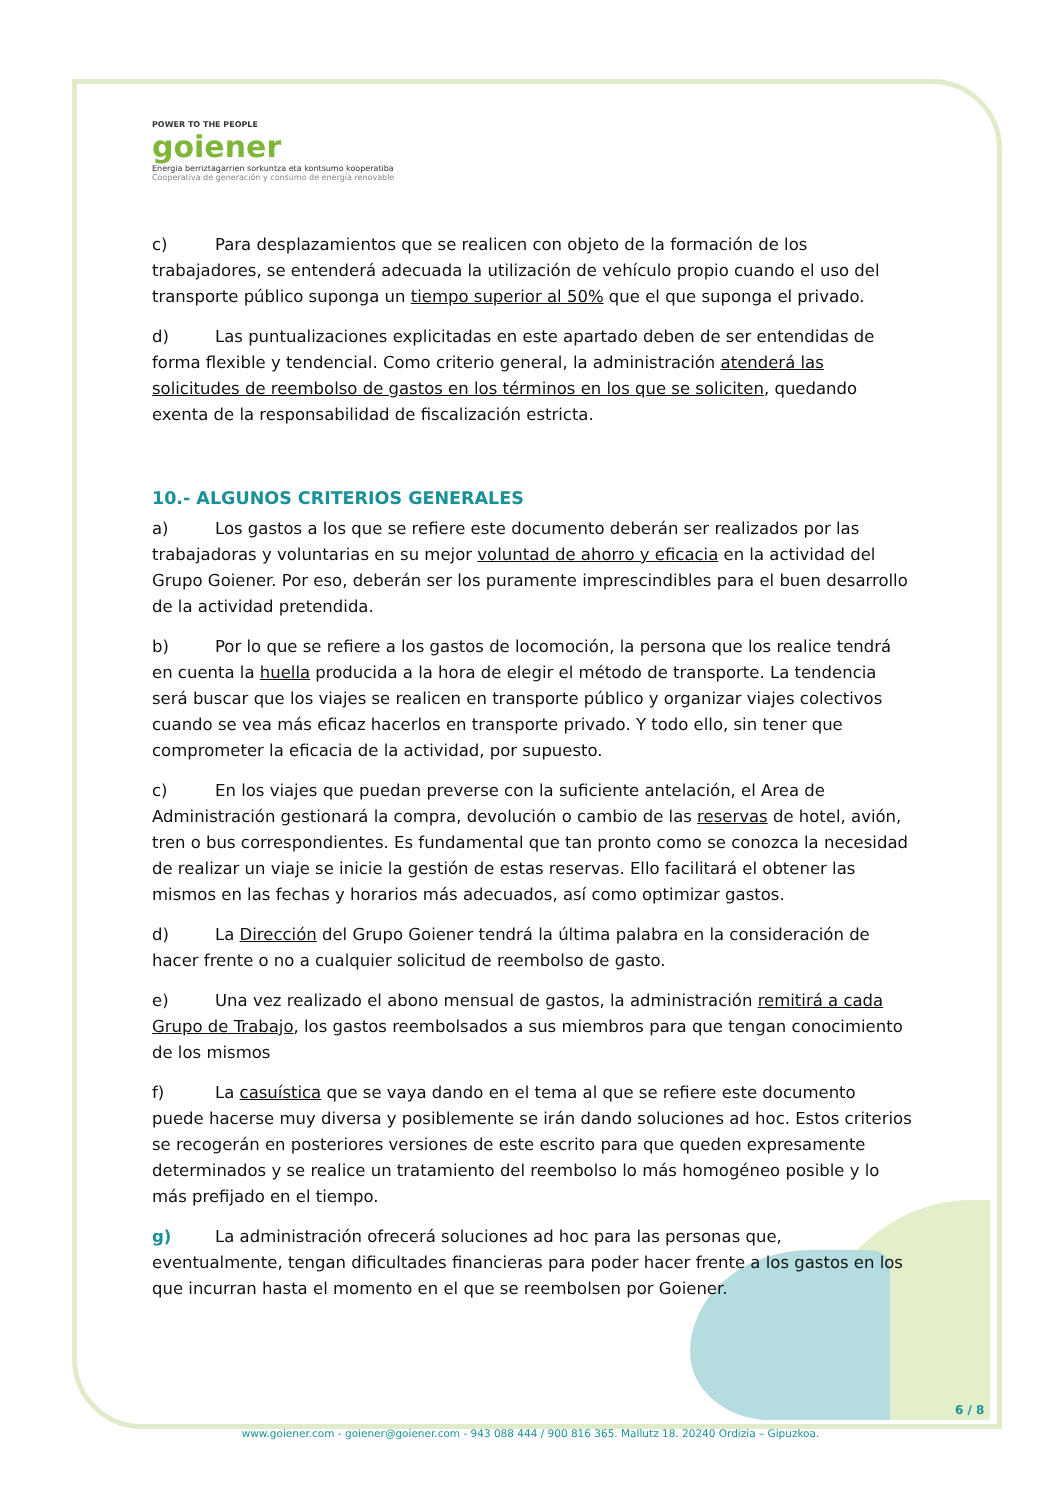POWER TO THE PEOPLE
goiener
Energia berriztagarrien sorkuntza eta kontsumo kooperatiba
Cooperativa de generación y consumo de energía renovable
c) Para desplazamientos que se realicen con objeto de la formación de los trabajadores, se entenderá adecuada la utilización de vehículo propio cuando el uso del transporte público suponga un tiempo superior al 50% que el que suponga el privado.
d) Las puntualizaciones explicitadas en este apartado deben de ser entendidas de forma flexible y tendencial. Como criterio general, la administración atenderá las solicitudes de reembolso de gastos en los términos en los que se soliciten, quedando exenta de la responsabilidad de fiscalización estricta.
10.- ALGUNOS CRITERIOS GENERALES
a) Los gastos a los que se refiere este documento deberán ser realizados por las trabajadoras y voluntarias en su mejor voluntad de ahorro y eficacia en la actividad del Grupo Goiener. Por eso, deberán ser los puramente imprescindibles para el buen desarrollo de la actividad pretendida.
b) Por lo que se refiere a los gastos de locomoción, la persona que los realice tendrá en cuenta la huella producida a la hora de elegir el método de transporte. La tendencia será buscar que los viajes se realicen en transporte público y organizar viajes colectivos cuando se vea más eficaz hacerlos en transporte privado. Y todo ello, sin tener que comprometer la eficacia de la actividad, por supuesto.
c) En los viajes que puedan preverse con la suficiente antelación, el Area de Administración gestionará la compra, devolución o cambio de las reservas de hotel, avión, tren o bus correspondientes. Es fundamental que tan pronto como se conozca la necesidad de realizar un viaje se inicie la gestión de estas reservas. Ello facilitará el obtener las mismos en las fechas y horarios más adecuados, así como optimizar gastos.
d) La Dirección del Grupo Goiener tendrá la última palabra en la consideración de hacer frente o no a cualquier solicitud de reembolso de gasto.
e) Una vez realizado el abono mensual de gastos, la administración remitirá a cada Grupo de Trabajo, los gastos reembolsados a sus miembros para que tengan conocimiento de los mismos
f) La casuística que se vaya dando en el tema al que se refiere este documento puede hacerse muy diversa y posiblemente se irán dando soluciones ad hoc. Estos criterios se recogerán en posteriores versiones de este escrito para que queden expresamente determinados y se realice un tratamiento del reembolso lo más homogéneo posible y lo más prefijado en el tiempo.
g) La administración ofrecerá soluciones ad hoc para las personas que, eventualmente, tengan dificultades financieras para poder hacer frente a los gastos en los que incurran hasta el momento en el que se reembolsen por Goiener.
6 / 8
www.goiener.com - goiener@goiener.com - 943 088 444 / 900 816 365. Mallutz 18. 20240 Ordizia – Gipuzkoa.